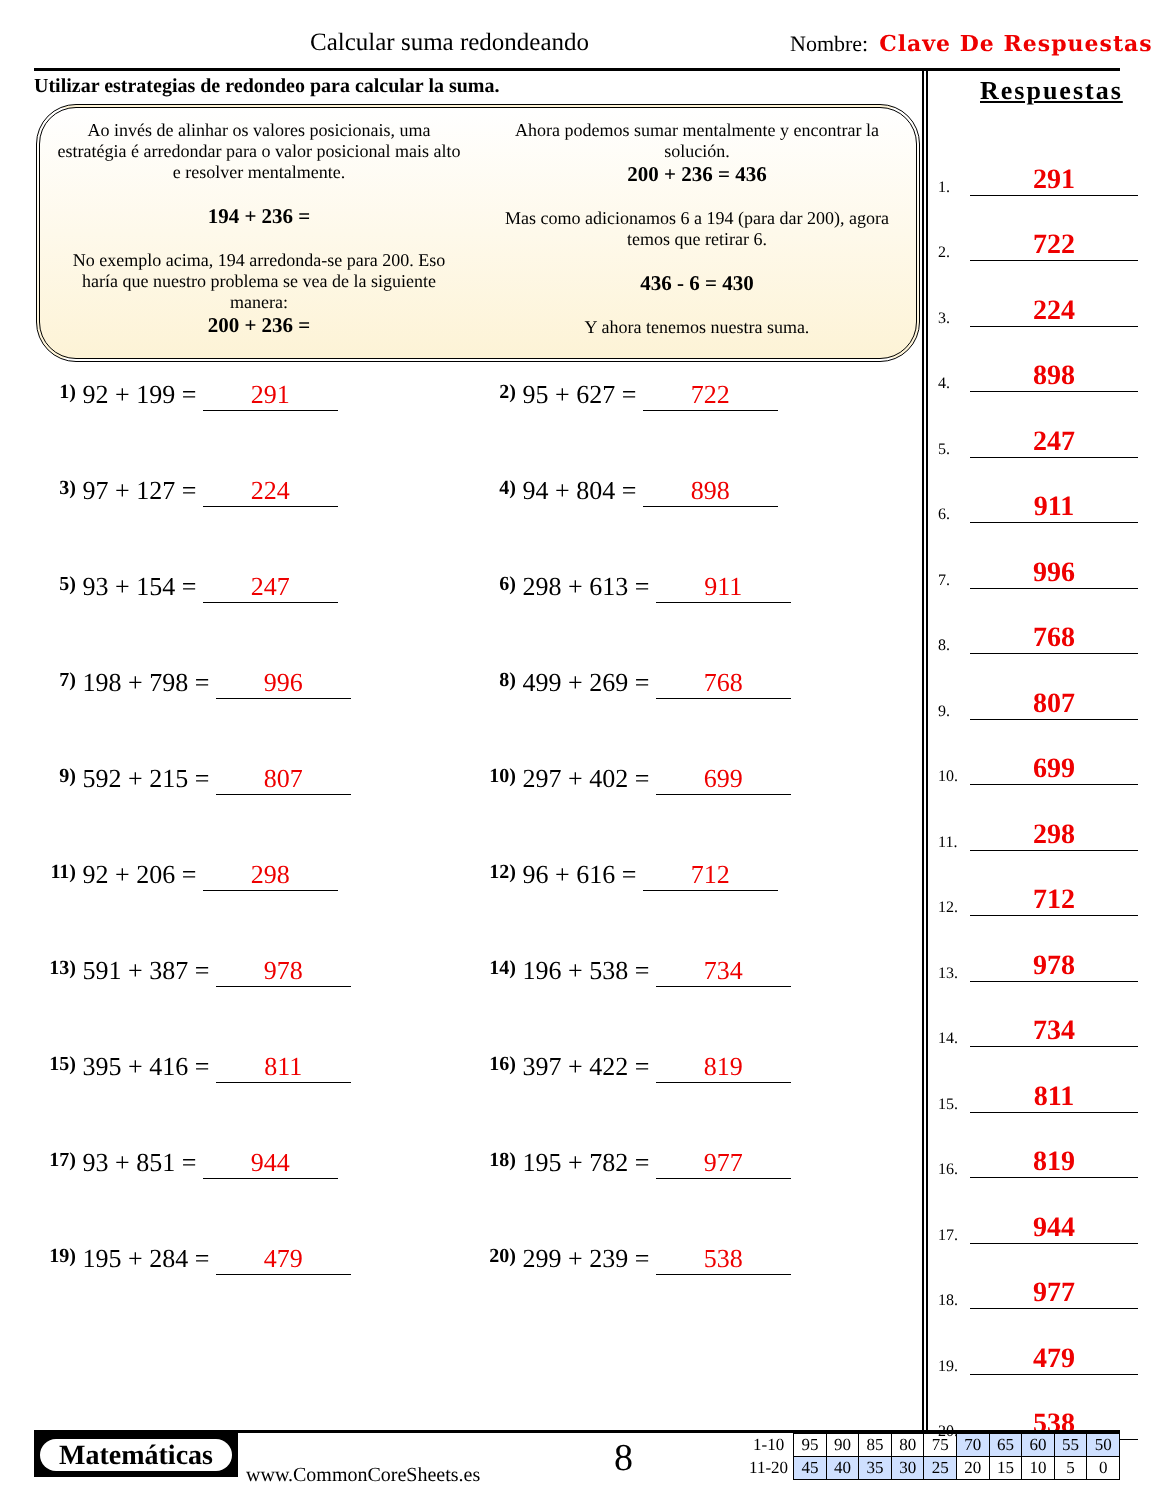Calcular suma redondeando Nombre: Clave De Respuestas
Utilizar estrategias de redondeo para calcular la suma.
Ao invés de alinhar os valores posicionais, uma estratégia é arredondar para o valor posicional mais alto e resolver mentalmente.
194 + 236 =
No exemplo acima, 194 arredonda-se para 200. Eso haría que nuestro problema se vea de la siguiente manera:
200 + 236 =
Ahora podemos sumar mentalmente y encontrar la solución.
200 + 236 = 436
Mas como adicionamos 6 a 194 (para dar 200), agora temos que retirar 6.
436 - 6 = 430
Y ahora tenemos nuestra suma.
1) 92 + 199 = 291
2) 95 + 627 = 722
3) 97 + 127 = 224
4) 94 + 804 = 898
5) 93 + 154 = 247
6) 298 + 613 = 911
7) 198 + 798 = 996
8) 499 + 269 = 768
9) 592 + 215 = 807
10) 297 + 402 = 699
11) 92 + 206 = 298
12) 96 + 616 = 712
13) 591 + 387 = 978
14) 196 + 538 = 734
15) 395 + 416 = 811
16) 397 + 422 = 819
17) 93 + 851 = 944
18) 195 + 782 = 977
19) 195 + 284 = 479
20) 299 + 239 = 538
Respuestas
1. 291
2. 722
3. 224
4. 898
5. 247
6. 911
7. 996
8. 768
9. 807
10. 699
11. 298
12. 712
13. 978
14. 734
15. 811
16. 819
17. 944
18. 977
19. 479
20. 538
Matemáticas
www.CommonCoreSheets.es 8
| 1-10 | 95 | 90 | 85 | 80 | 75 | 70 | 65 | 60 | 55 | 50 |
| 11-20 | 45 | 40 | 35 | 30 | 25 | 20 | 15 | 10 | 5 | 0 |